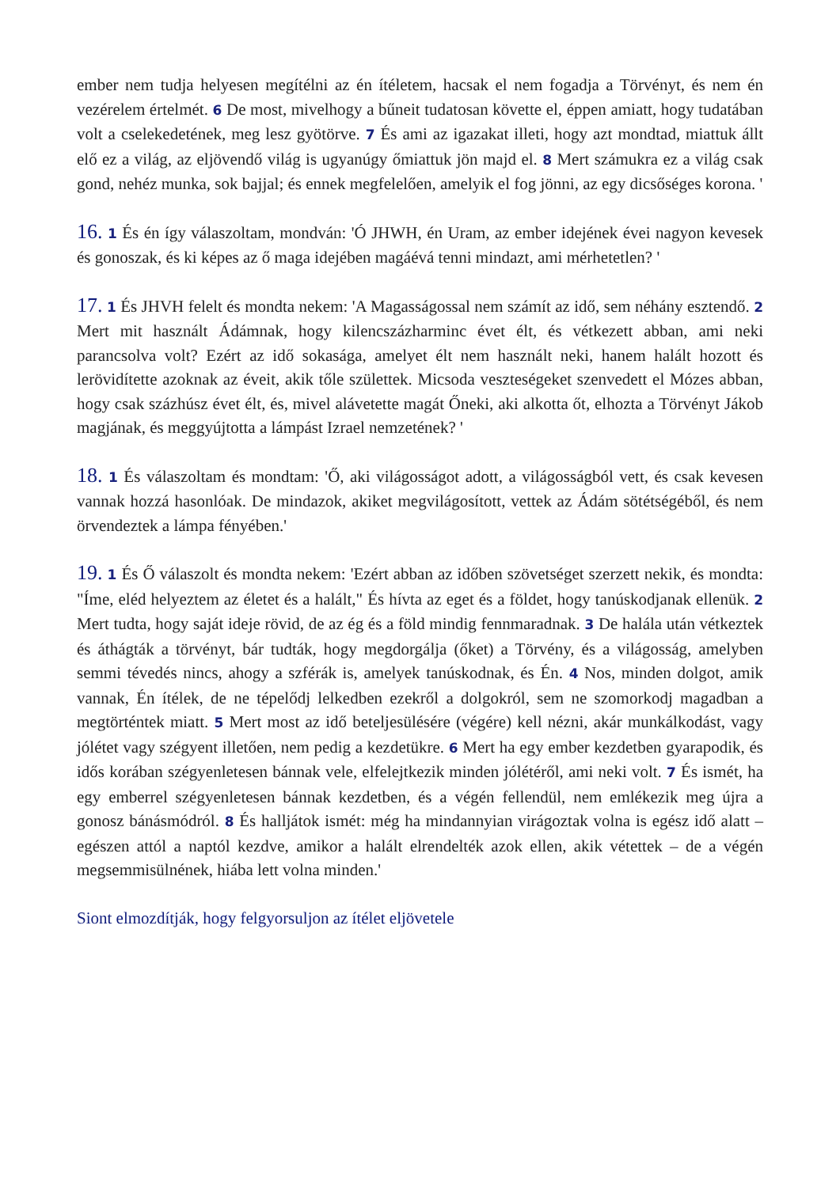ember nem tudja helyesen megítélni az én ítéletem, hacsak el nem fogadja a Törvényt, és nem én vezérelem értelmét. 6 De most, mivelhogy a bűneit tudatosan követte el, éppen amiatt, hogy tudatában volt a cselekedetének, meg lesz gyötörve. 7 És ami az igazakat illeti, hogy azt mondtad, miattuk állt elő ez a világ, az eljövendő világ is ugyanúgy őmiattuk jön majd el. 8 Mert számukra ez a világ csak gond, nehéz munka, sok bajjal; és ennek megfelelően, amelyik el fog jönni, az egy dicsőséges korona. '
16. 1 És én így válaszoltam, mondván: 'Ó JHWH, én Uram, az ember idejének évei nagyon kevesek és gonoszak, és ki képes az ő maga idejében magáévá tenni mindazt, ami mérhetetlen? '
17. 1 És JHVH felelt és mondta nekem: 'A Magasságossal nem számít az idő, sem néhány esztendő. 2 Mert mit használt Ádámnak, hogy kilencszázharminc évet élt, és vétkezett abban, ami neki parancsolva volt? Ezért az idő sokasága, amelyet élt nem használt neki, hanem halált hozott és lerövidítette azoknak az éveit, akik tőle születtek. Micsoda veszteségeket szenvedett el Mózes abban, hogy csak százhúsz évet élt, és, mivel alávetette magát Őneki, aki alkotta őt, elhozta a Törvényt Jákob magjának, és meggyújtotta a lámpást Izrael nemzetének? '
18. 1 És válaszoltam és mondtam: 'Ő, aki világosságot adott, a világosságból vett, és csak kevesen vannak hozzá hasonlóak. De mindazok, akiket megvilágosított, vettek az Ádám sötétségéből, és nem örvendeztek a lámpa fényében.'
19. 1 És Ő válaszolt és mondta nekem: 'Ezért abban az időben szövetséget szerzett nekik, és mondta: "Íme, eléd helyeztem az életet és a halált," És hívta az eget és a földet, hogy tanúskodjanak ellenük. 2 Mert tudta, hogy saját ideje rövid, de az ég és a föld mindig fennmaradnak. 3 De halála után vétkeztek és áthágták a törvényt, bár tudták, hogy megdorgálja (őket) a Törvény, és a világosság, amelyben semmi tévedés nincs, ahogy a szférák is, amelyek tanúskodnak, és Én. 4 Nos, minden dolgot, amik vannak, Én ítélek, de ne tépelődj lelkedben ezekről a dolgokról, sem ne szomorkodj magadban a megtörténtek miatt. 5 Mert most az idő beteljesülésére (végére) kell nézni, akár munkálkodást, vagy jólétet vagy szégyent illetően, nem pedig a kezdetükre. 6 Mert ha egy ember kezdetben gyarapodik, és idős korában szégyenletesen bánnak vele, elfelejtkezik minden jólétéről, ami neki volt. 7 És ismét, ha egy emberrel szégyenletesen bánnak kezdetben, és a végén fellendül, nem emlékezik meg újra a gonosz bánásmódról. 8 És halljátok ismét: még ha mindannyian virágoztak volna is egész idő alatt – egészen attól a naptól kezdve, amikor a halált elrendelték azok ellen, akik vétettek – de a végén megsemmisülnének, hiába lett volna minden.'
Siont elmozdítják, hogy felgyorsuljon az ítélet eljövetele